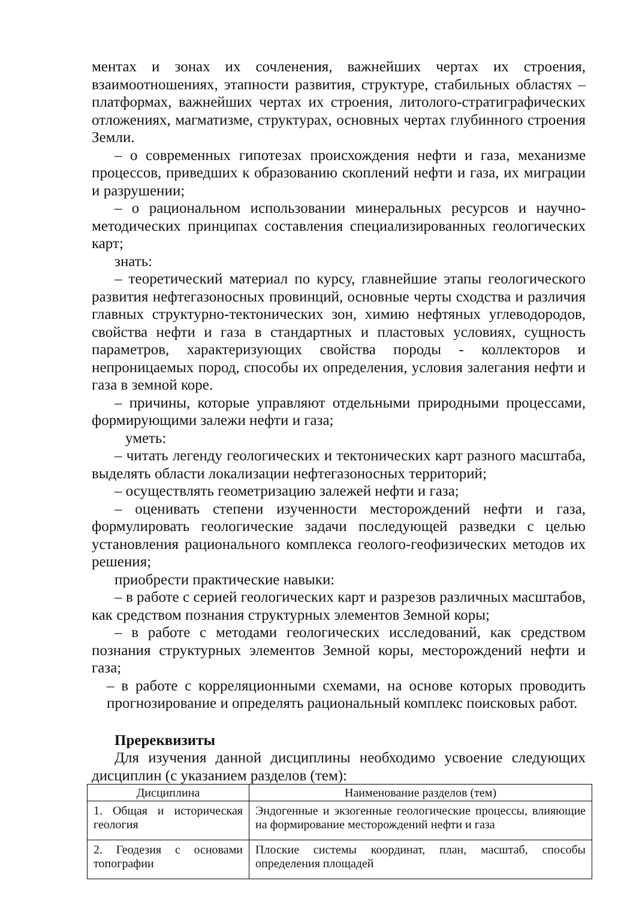ментах и зонах их сочленения, важнейших чертах их строения, взаимоотношениях, этапности развития, структуре, стабильных областях – платформах, важнейших чертах их строения, литолого-стратиграфических отложениях, магматизме, структурах, основных чертах глубинного строения Земли.
– о современных гипотезах происхождения нефти и газа, механизме процессов, приведших к образованию скоплений нефти и газа, их миграции и разрушении;
– о рациональном использовании минеральных ресурсов и научно-методических принципах составления специализированных геологических карт;
знать:
– теоретический материал по курсу, главнейшие этапы геологического развития нефтегазоносных провинций, основные черты сходства и различия главных структурно-тектонических зон, химию нефтяных углеводородов, свойства нефти и газа в стандартных и пластовых условиях, сущность параметров, характеризующих свойства породы - коллекторов и непроницаемых пород, способы их определения, условия залегания нефти и газа в земной коре.
– причины, которые управляют отдельными природными процессами, формирующими залежи нефти и газа;
уметь:
– читать легенду геологических и тектонических карт разного масштаба, выделять области локализации нефтегазоносных территорий;
– осуществлять геометризацию залежей нефти и газа;
– оценивать степени изученности месторождений нефти и газа, формулировать геологические задачи последующей разведки с целью установления рационального комплекса геолого-геофизических методов их решения;
приобрести практические навыки:
– в работе с серией геологических карт и разрезов различных масштабов, как средством познания структурных элементов Земной коры;
– в работе с методами геологических исследований, как средством познания структурных элементов Земной коры, месторождений нефти и газа;
– в работе с корреляционными схемами, на основе которых проводить прогнозирование и определять рациональный комплекс поисковых работ.
Пререквизиты
Для изучения данной дисциплины необходимо усвоение следующих дисциплин (с указанием разделов (тем):
| Дисциплина | Наименование разделов (тем) |
| --- | --- |
| 1. Общая и историческая геология | Эндогенные и экзогенные геологические процессы, влияющие на формирование месторождений нефти и газа |
| 2. Геодезия с основами топографии | Плоские системы координат, план, масштаб, способы определения площадей |